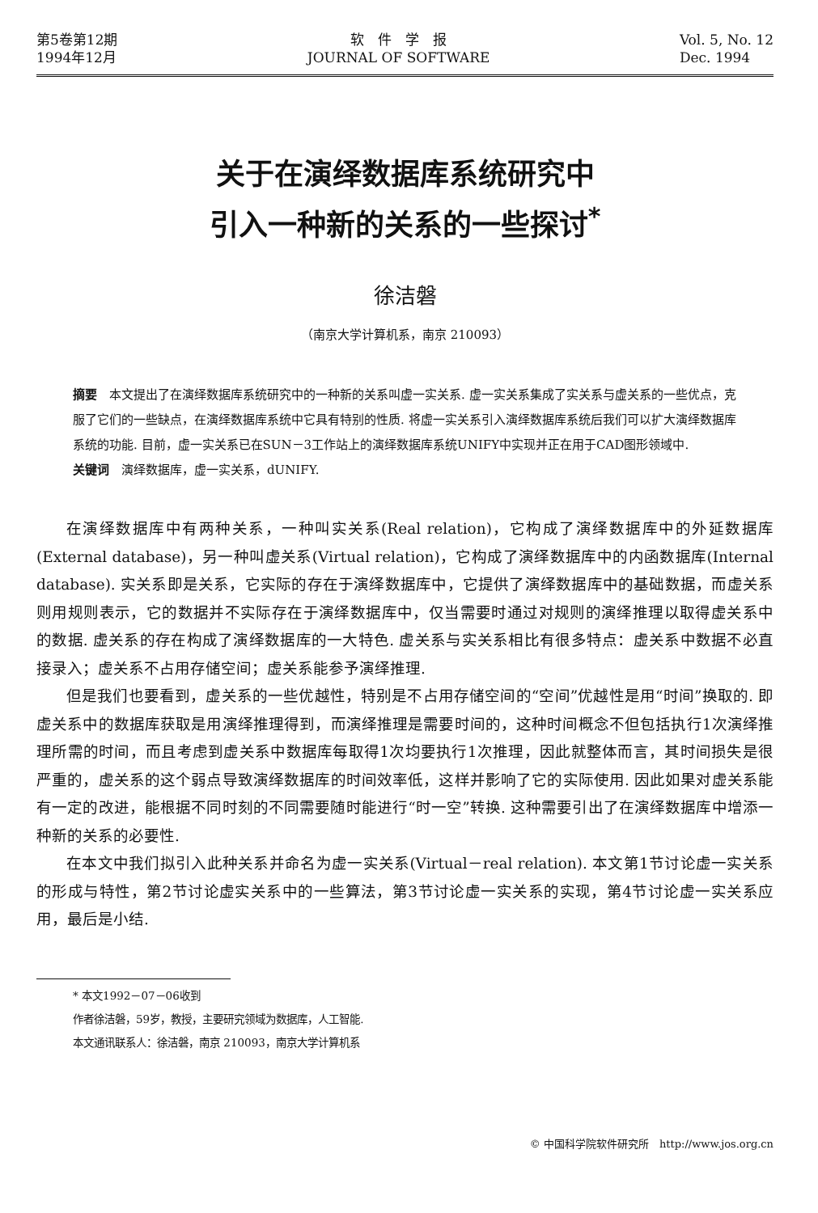第5卷第12期
1994年12月
软　件　学　报
JOURNAL OF SOFTWARE
Vol. 5, No. 12
Dec. 1994
关于在演绎数据库系统研究中
引入一种新的关系的一些探讨<sup>*</sup>
徐洁磐
（南京大学计算机系，南京 210093）
摘要　本文提出了在演绎数据库系统研究中的一种新的关系叫虚一实关系. 虚一实关系集成了实关系与虚关系的一些优点，克服了它们的一些缺点，在演绎数据库系统中它具有特别的性质. 将虚一实关系引入演绎数据库系统后我们可以扩大演绎数据库系统的功能. 目前，虚一实关系已在SUN－3工作站上的演绎数据库系统UNIFY中实现并正在用于CAD图形领域中.
关键词　演绎数据库，虚一实关系，dUNIFY.
在演绎数据库中有两种关系，一种叫实关系(Real relation)，它构成了演绎数据库中的外延数据库(External database)，另一种叫虚关系(Virtual relation)，它构成了演绎数据库中的内函数据库(Internal database). 实关系即是关系，它实际的存在于演绎数据库中，它提供了演绎数据库中的基础数据，而虚关系则用规则表示，它的数据并不实际存在于演绎数据库中，仅当需要时通过对规则的演绎推理以取得虚关系中的数据. 虚关系的存在构成了演绎数据库的一大特色. 虚关系与实关系相比有很多特点：虚关系中数据不必直接录入；虚关系不占用存储空间；虚关系能参予演绎推理.
但是我们也要看到，虚关系的一些优越性，特别是不占用存储空间的“空间”优越性是用“时间”换取的. 即虚关系中的数据库获取是用演绎推理得到，而演绎推理是需要时间的，这种时间概念不但包括执行1次演绎推理所需的时间，而且考虑到虚关系中数据库每取得1次均要执行1次推理，因此就整体而言，其时间损失是很严重的，虚关系的这个弱点导致演绎数据库的时间效率低，这样并影响了它的实际使用. 因此如果对虚关系能有一定的改进，能根据不同时刻的不同需要随时能进行“时一空”转换. 这种需要引出了在演绎数据库中增添一种新的关系的必要性.
在本文中我们拟引入此种关系并命名为虚一实关系(Virtual－real relation). 本文第1节讨论虚一实关系的形成与特性，第2节讨论虚实关系中的一些算法，第3节讨论虚一实关系的实现，第4节讨论虚一实关系应用，最后是小结.
* 本文1992－07－06收到
作者徐洁磐，59岁，教授，主要研究领域为数据库，人工智能.
本文通讯联系人：徐洁磐，南京 210093，南京大学计算机系
© 中国科学院软件研究所　http://www.jos.org.cn